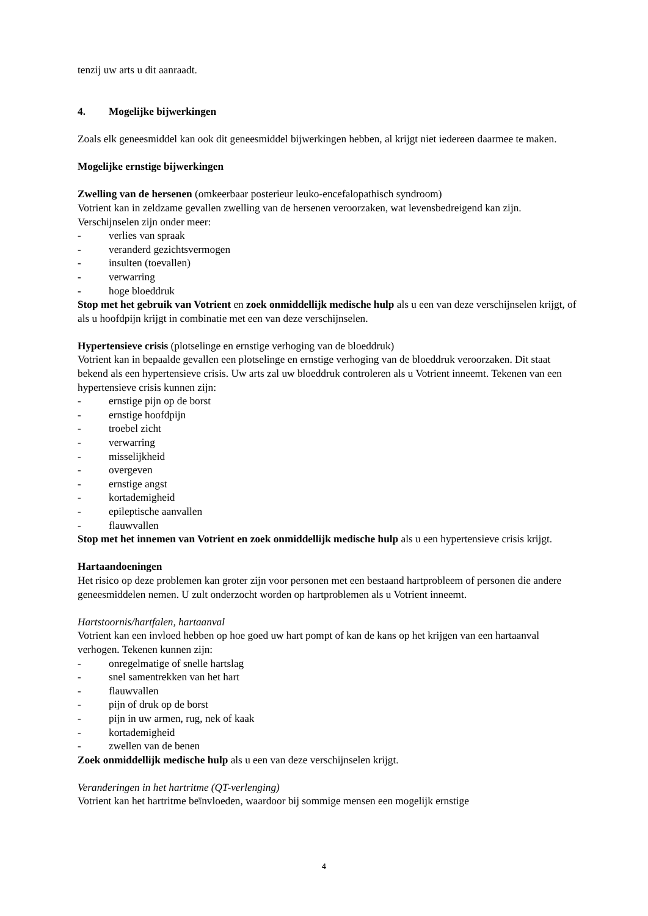tenzij uw arts u dit aanraadt.
4. Mogelijke bijwerkingen
Zoals elk geneesmiddel kan ook dit geneesmiddel bijwerkingen hebben, al krijgt niet iedereen daarmee te maken.
Mogelijke ernstige bijwerkingen
Zwelling van de hersenen (omkeerbaar posterieur leuko-encefalopathisch syndroom)
Votrient kan in zeldzame gevallen zwelling van de hersenen veroorzaken, wat levensbedreigend kan zijn. Verschijnselen zijn onder meer:
- verlies van spraak
- veranderd gezichtsvermogen
- insulten (toevallen)
- verwarring
- hoge bloeddruk
Stop met het gebruik van Votrient en zoek onmiddellijk medische hulp als u een van deze verschijnselen krijgt, of als u hoofdpijn krijgt in combinatie met een van deze verschijnselen.
Hypertensieve crisis (plotselinge en ernstige verhoging van de bloeddruk)
Votrient kan in bepaalde gevallen een plotselinge en ernstige verhoging van de bloeddruk veroorzaken. Dit staat bekend als een hypertensieve crisis. Uw arts zal uw bloeddruk controleren als u Votrient inneemt. Tekenen van een hypertensieve crisis kunnen zijn:
- ernstige pijn op de borst
- ernstige hoofdpijn
- troebel zicht
- verwarring
- misselijkheid
- overgeven
- ernstige angst
- kortademigheid
- epileptische aanvallen
- flauwvallen
Stop met het innemen van Votrient en zoek onmiddellijk medische hulp als u een hypertensieve crisis krijgt.
Hartaandoeningen
Het risico op deze problemen kan groter zijn voor personen met een bestaand hartprobleem of personen die andere geneesmiddelen nemen. U zult onderzocht worden op hartproblemen als u Votrient inneemt.
Hartstoornis/hartfalen, hartaanval
Votrient kan een invloed hebben op hoe goed uw hart pompt of kan de kans op het krijgen van een hartaanval verhogen. Tekenen kunnen zijn:
- onregelmatige of snelle hartslag
- snel samentrekken van het hart
- flauwvallen
- pijn of druk op de borst
- pijn in uw armen, rug, nek of kaak
- kortademigheid
- zwellen van de benen
Zoek onmiddellijk medische hulp als u een van deze verschijnselen krijgt.
Veranderingen in het hartritme (QT-verlenging)
Votrient kan het hartritme beïnvloeden, waardoor bij sommige mensen een mogelijk ernstige
4